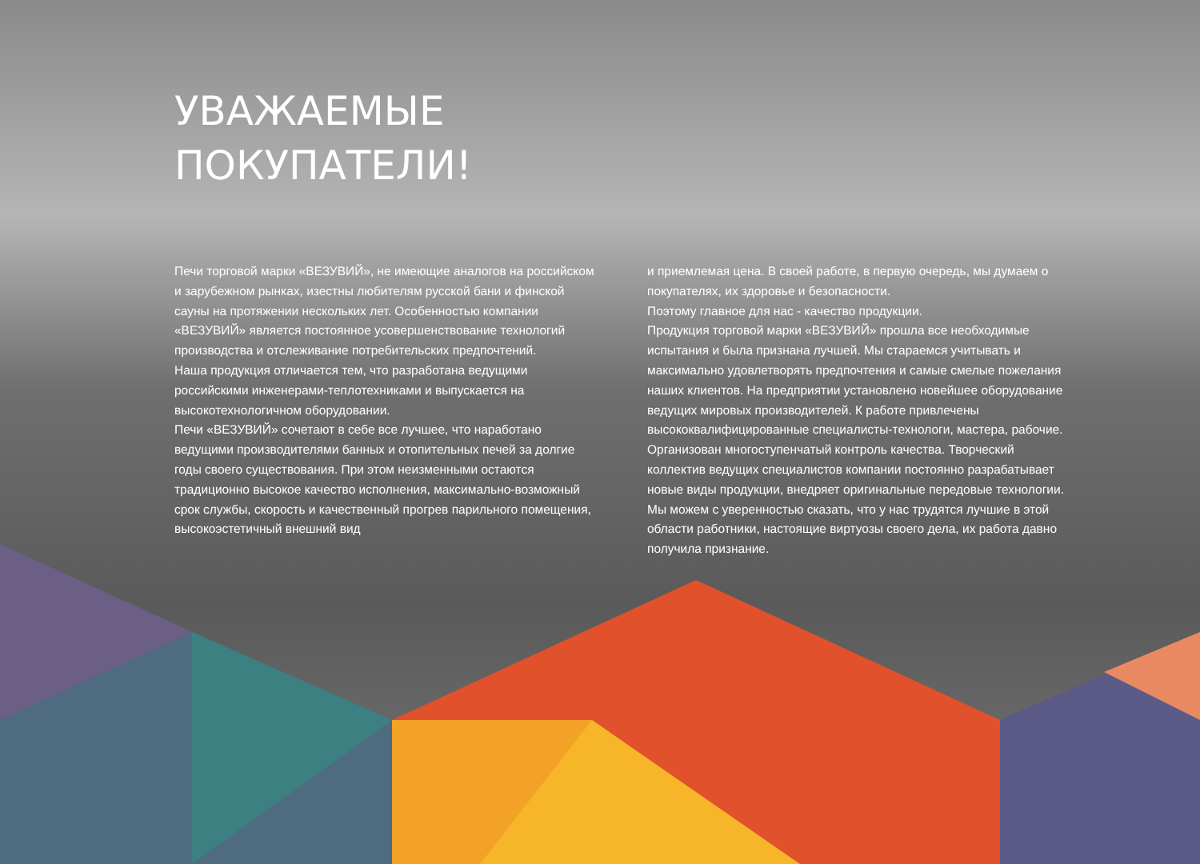УВАЖАЕМЫЕ
ПОКУПАТЕЛИ!
Печи торговой марки «ВЕЗУВИЙ», не имеющие аналогов на российском и зарубежном рынках, изестны любителям русской бани и финской сауны на протяжении нескольких лет. Особенностью компании «ВЕЗУВИЙ» является постоянное усовершенствование технологий производства и отслеживание потребительских предпочтений.
Наша продукция отличается тем, что разработана ведущими российскими инженерами-теплотехниками и выпускается на высокотехнологичном оборудовании.
Печи «ВЕЗУВИЙ» сочетают в себе все лучшее, что наработано ведущими производителями банных и отопительных печей за долгие годы своего существования. При этом неизменными остаются традиционно высокое качество исполнения, максимально-возможный срок службы, скорость и качественный прогрев парильного помещения, высокоэстетичный внешний вид
и приемлемая цена. В своей работе, в первую очередь, мы думаем о покупателях, их здоровье и безопасности.
Поэтому главное для нас - качество продукции.
Продукция торговой марки «ВЕЗУВИЙ» прошла все необходимые испытания и была признана лучшей. Мы стараемся учитывать и максимально удовлетворять предпочтения и самые смелые пожелания наших клиентов. На предприятии установлено новейшее оборудование ведущих мировых производителей. К работе привлечены высококвалифицированные специалисты-технологи, мастера, рабочие. Организован многоступенчатый контроль качества. Творческий коллектив ведущих специалистов компании постоянно разрабатывает новые виды продукции, внедряет оригинальные передовые технологии. Мы можем с уверенностью сказать, что у нас трудятся лучшие в этой области работники, настоящие виртуозы своего дела, их работа давно получила признание.